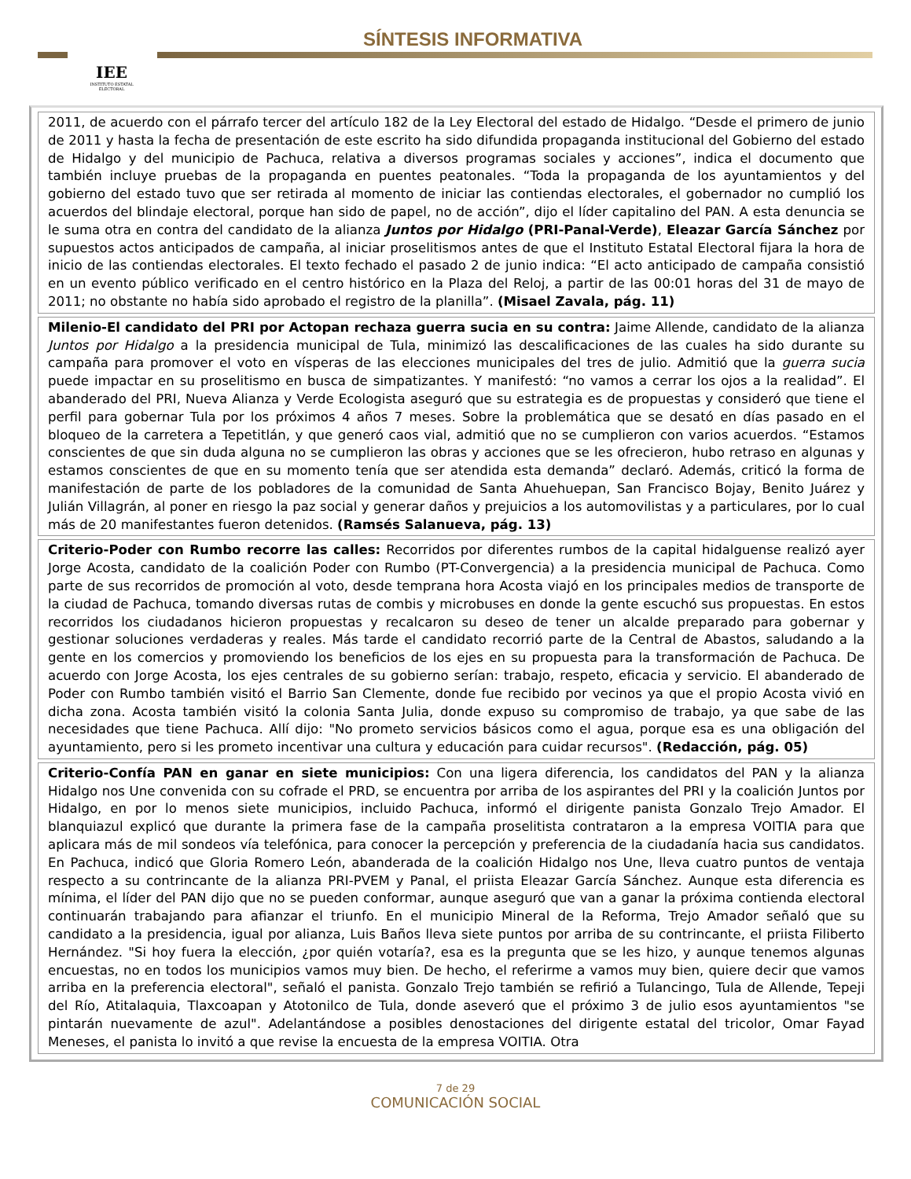IEE
INSTITUTO ESTATAL ELECTORAL
SÍNTESIS INFORMATIVA
2011, de acuerdo con el párrafo tercer del artículo 182 de la Ley Electoral del estado de Hidalgo. “Desde el primero de junio de 2011 y hasta la fecha de presentación de este escrito ha sido difundida propaganda institucional del Gobierno del estado de Hidalgo y del municipio de Pachuca, relativa a diversos programas sociales y acciones”, indica el documento que también incluye pruebas de la propaganda en puentes peatonales. “Toda la propaganda de los ayuntamientos y del gobierno del estado tuvo que ser retirada al momento de iniciar las contiendas electorales, el gobernador no cumplió los acuerdos del blindaje electoral, porque han sido de papel, no de acción”, dijo el líder capitalino del PAN. A esta denuncia se le suma otra en contra del candidato de la alianza Juntos por Hidalgo (PRI-Panal-Verde), Eleazar García Sánchez por supuestos actos anticipados de campaña, al iniciar proselitismos antes de que el Instituto Estatal Electoral fijara la hora de inicio de las contiendas electorales. El texto fechado el pasado 2 de junio indica: “El acto anticipado de campaña consistió en un evento público verificado en el centro histórico en la Plaza del Reloj, a partir de las 00:01 horas del 31 de mayo de 2011; no obstante no había sido aprobado el registro de la planilla”. (Misael Zavala, pág. 11)
Milenio-El candidato del PRI por Actopan rechaza guerra sucia en su contra: Jaime Allende, candidato de la alianza Juntos por Hidalgo a la presidencia municipal de Tula, minimizó las descalificaciones de las cuales ha sido durante su campaña para promover el voto en vísperas de las elecciones municipales del tres de julio. Admitió que la guerra sucia puede impactar en su proselitismo en busca de simpatizantes. Y manifestó: “no vamos a cerrar los ojos a la realidad”. El abanderado del PRI, Nueva Alianza y Verde Ecologista aseguró que su estrategia es de propuestas y consideró que tiene el perfil para gobernar Tula por los próximos 4 años 7 meses. Sobre la problemática que se desató en días pasado en el bloqueo de la carretera a Tepetitlán, y que generó caos vial, admitió que no se cumplieron con varios acuerdos. “Estamos conscientes de que sin duda alguna no se cumplieron las obras y acciones que se les ofrecieron, hubo retraso en algunas y estamos conscientes de que en su momento tenía que ser atendida esta demanda” declaró. Además, criticó la forma de manifestación de parte de los pobladores de la comunidad de Santa Ahuehuepan, San Francisco Bojay, Benito Juárez y Julián Villagrán, al poner en riesgo la paz social y generar daños y prejuicios a los automovilistas y a particulares, por lo cual más de 20 manifestantes fueron detenidos. (Ramsés Salanueva, pág. 13)
Criterio-Poder con Rumbo recorre las calles: Recorridos por diferentes rumbos de la capital hidalguense realizó ayer Jorge Acosta, candidato de la coalición Poder con Rumbo (PT-Convergencia) a la presidencia municipal de Pachuca. Como parte de sus recorridos de promoción al voto, desde temprana hora Acosta viajó en los principales medios de transporte de la ciudad de Pachuca, tomando diversas rutas de combis y microbuses en donde la gente escuchó sus propuestas. En estos recorridos los ciudadanos hicieron propuestas y recalcaron su deseo de tener un alcalde preparado para gobernar y gestionar soluciones verdaderas y reales. Más tarde el candidato recorrió parte de la Central de Abastos, saludando a la gente en los comercios y promoviendo los beneficios de los ejes en su propuesta para la transformación de Pachuca. De acuerdo con Jorge Acosta, los ejes centrales de su gobierno serían: trabajo, respeto, eficacia y servicio. El abanderado de Poder con Rumbo también visitó el Barrio San Clemente, donde fue recibido por vecinos ya que el propio Acosta vivió en dicha zona. Acosta también visitó la colonia Santa Julia, donde expuso su compromiso de trabajo, ya que sabe de las necesidades que tiene Pachuca. Allí dijo: "No prometo servicios básicos como el agua, porque esa es una obligación del ayuntamiento, pero si les prometo incentivar una cultura y educación para cuidar recursos". (Redacción, pág. 05)
Criterio-Confía PAN en ganar en siete municipios: Con una ligera diferencia, los candidatos del PAN y la alianza Hidalgo nos Une convenida con su cofrade el PRD, se encuentra por arriba de los aspirantes del PRI y la coalición Juntos por Hidalgo, en por lo menos siete municipios, incluido Pachuca, informó el dirigente panista Gonzalo Trejo Amador. El blanquiazul explicó que durante la primera fase de la campaña proselitista contrataron a la empresa VOITIA para que aplicara más de mil sondeos vía telefónica, para conocer la percepción y preferencia de la ciudadanía hacia sus candidatos. En Pachuca, indicó que Gloria Romero León, abanderada de la coalición Hidalgo nos Une, lleva cuatro puntos de ventaja respecto a su contrincante de la alianza PRI-PVEM y Panal, el priista Eleazar García Sánchez. Aunque esta diferencia es mínima, el líder del PAN dijo que no se pueden conformar, aunque aseguró que van a ganar la próxima contienda electoral continuarán trabajando para afianzar el triunfo. En el municipio Mineral de la Reforma, Trejo Amador señaló que su candidato a la presidencia, igual por alianza, Luis Baños lleva siete puntos por arriba de su contrincante, el priista Filiberto Hernández. "Si hoy fuera la elección, ¿por quién votaría?, esa es la pregunta que se les hizo, y aunque tenemos algunas encuestas, no en todos los municipios vamos muy bien. De hecho, el referirme a vamos muy bien, quiere decir que vamos arriba en la preferencia electoral", señaló el panista. Gonzalo Trejo también se refirió a Tulancingo, Tula de Allende, Tepeji del Río, Atitalaquia, Tlaxcoapan y Atotonilco de Tula, donde aseveró que el próximo 3 de julio esos ayuntamientos "se pintarán nuevamente de azul". Adelantándose a posibles denostaciones del dirigente estatal del tricolor, Omar Fayad Meneses, el panista lo invitó a que revise la encuesta de la empresa VOITIA. Otra
7 de 29
COMUNICACIÓN SOCIAL